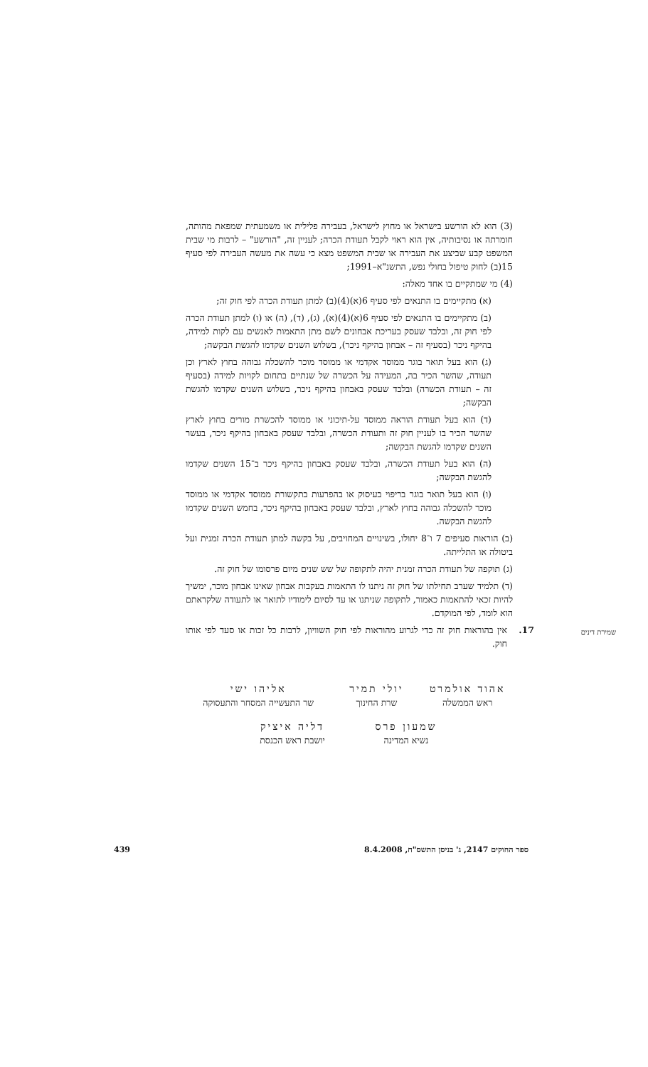(3) הוא לא הורשע בישראל או מחוץ לישראל, בעבירה פלילית או משמעתית שמפאת מהותה, חומרתה או נסיבותיה, אין הוא ראוי לקבל תעודת הכרה; לעניין זה, "הורשע" – לרבות מי שבית המשפט קבע שביצע את העבירה או שבית המשפט מצא כי עשה את מעשה העבירה לפי סעיף 15(ב) לחוק טיפול בחולי נפש, התשנ"א–1991;
(4) מי שמתקיים בו אחד מאלה:
(א) מתקיימים בו התנאים לפי סעיף 6(א)(4)(ב) למתן תעודת הכרה לפי חוק זה;
(ב) מתקיימים בו התנאים לפי סעיף 6(א)(4)(א), (ג), (ד), (ה) או (ו) למתן תעודת הכרה לפי חוק זה, ובלבד שעסק בעריכת אבחונים לשם מתן התאמות לאנשים עם לקות למידה, בהיקף ניכר (בסעיף זה – אבחון בהיקף ניכר), בשלוש השנים שקדמו להגשת הבקשה;
(ג) הוא בעל תואר בוגר ממוסד אקדמי או ממוסד מוכר להשכלה גבוהה בחוץ לארץ וכן תעודה, שהשר הכיר בה, המעידה על הכשרה של שנתיים בתחום לקויות למידה (בסעיף זה – תעודת הכשרה) ובלבד שעסק באבחון בהיקף ניכר, בשלוש השנים שקדמו להגשת הבקשה;
(ד) הוא בעל תעודת הוראה ממוסד על-תיכוני או ממוסד להכשרת מורים בחוץ לארץ שהשר הכיר בו לעניין חוק זה ותעודת הכשרה, ובלבד שעסק באבחון בהיקף ניכר, בעשר השנים שקדמו להגשת הבקשה;
(ה) הוא בעל תעודת הכשרה, ובלבד שעסק באבחון בהיקף ניכר ב־15 השנים שקדמו להגשת הבקשה;
(ו) הוא בעל תואר בוגר בריפוי בעיסוק או בהפרעות בתקשורת ממוסד אקדמי או ממוסד מוכר להשכלה גבוהה בחוץ לארץ, ובלבד שעסק באבחון בהיקף ניכר, בחמש השנים שקדמו להגשת הבקשה.
(ב) הוראות סעיפים 7 ו־8 יחולו, בשינויים המחויבים, על בקשה למתן תעודת הכרה זמנית ועל ביטולה או התלייתה.
(ג) תוקפה של תעודת הכרה זמנית יהיה לתקופה של שש שנים מיום פרסומו של חוק זה.
(ד) תלמיד שערב תחילתו של חוק זה ניתנו לו התאמות בעקבות אבחון שאינו אבחון מוכר, ימשיך להיות זכאי להתאמות כאמור, לתקופה שניתנו או עד לסיום לימודיו לתואר או לתעודה שלקראתם הוא לומד, לפי המוקדם.
17. אין בהוראות חוק זה כדי לגרוע מהוראות לפי חוק השוויון, לרבות כל זכות או סעד לפי אותו חוק.
שמירת דינים
אהוד אולמרט
ראש הממשלה
יולי תמיר
שרת החינוך
אליהו ישי
שר התעשייה המסחר והתעסוקה
שמעון פרס
נשיא המדינה
דליה איציק
יושבת ראש הכנסת
ספר החוקים 2147, ג' בניסן התשס"ח, 8.4.2008 439